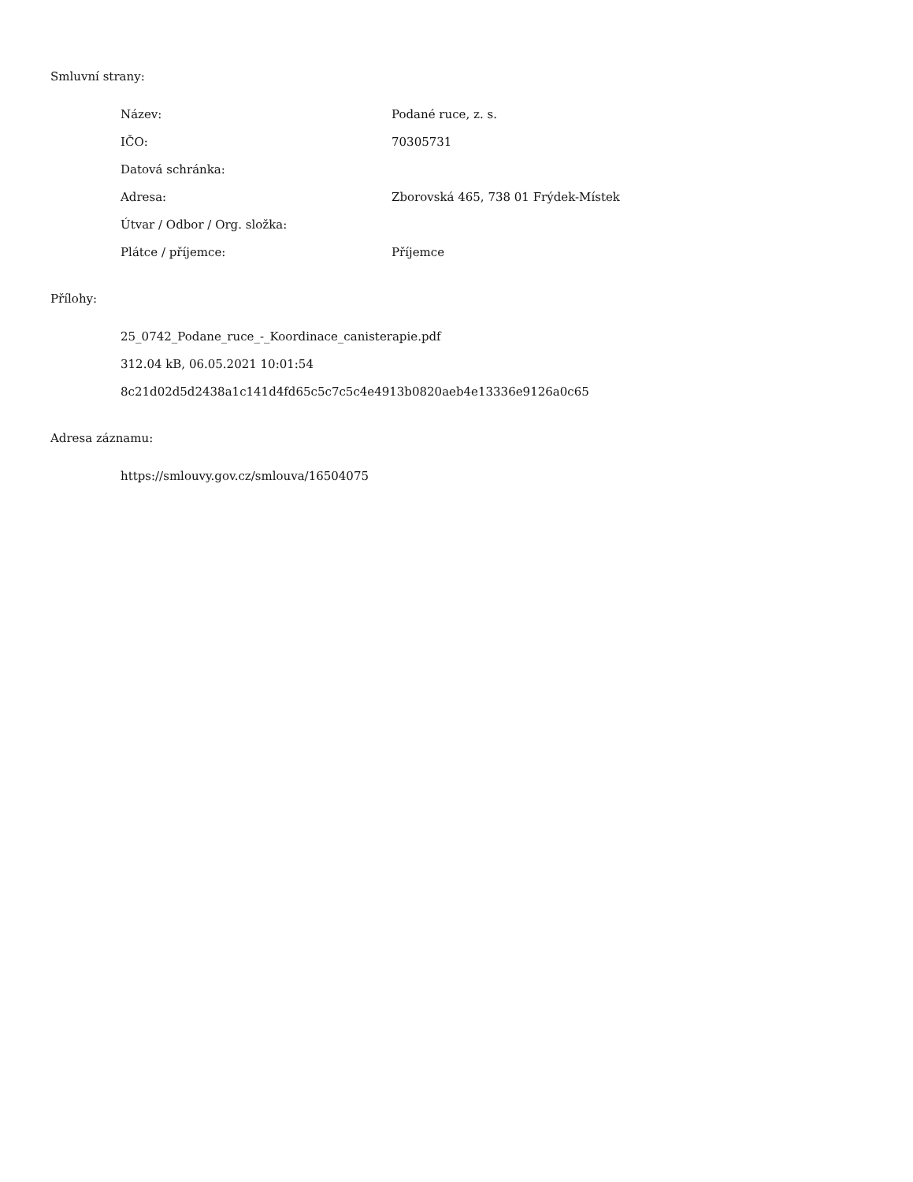Smluvní strany:
| Název: | Podané ruce, z. s. |
| IČO: | 70305731 |
| Datová schránka: | |
| Adresa: | Zborovská 465, 738 01 Frýdek-Místek |
| Útvar / Odbor / Org. složka: | |
| Plátce / příjemce: | Příjemce |
Přílohy:
25_0742_Podane_ruce_-_Koordinace_canisterapie.pdf
312.04 kB, 06.05.2021 10:01:54
8c21d02d5d2438a1c141d4fd65c5c7c5c4e4913b0820aeb4e13336e9126a0c65
Adresa záznamu:
https://smlouvy.gov.cz/smlouva/16504075